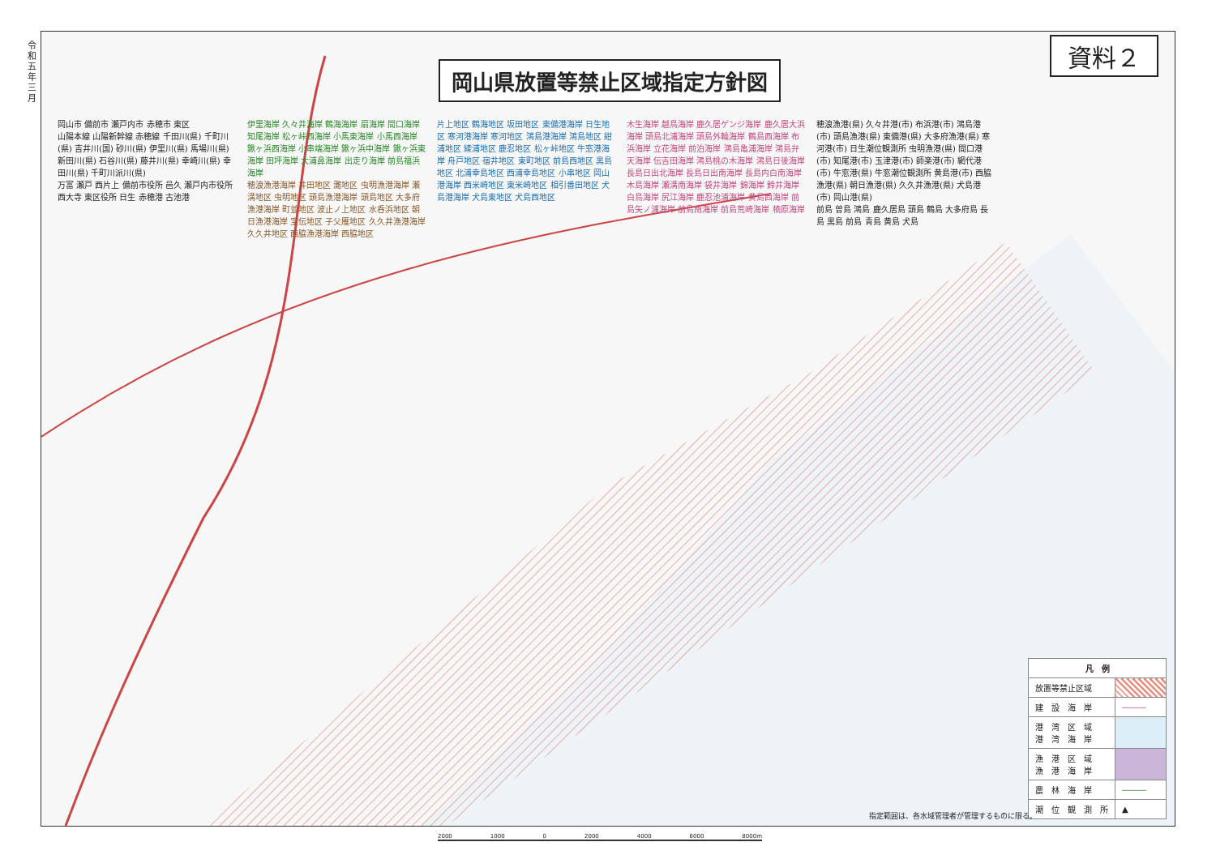令和五年三月
岡山県放置等禁止区域指定方針図
資料２
岡山市 備前市 瀬戸内市 赤穂市 東区
山陽本線 山陽新幹線 赤穂線 千田川(県) 千町川(県) 吉井川(国) 砂川(県) 伊里川(県) 馬場川(県) 新田川(県) 石谷川(県) 藤井川(県) 幸崎川(県) 幸田川(県) 千町川派川(県)
万富 瀬戸 西片上 備前市役所 邑久 瀬戸内市役所 西大寺 東区役所 日生 赤穂港 古池港
伊里海岸 久々井海岸 鶴海海岸 扇海岸 間口海岸 知尾海岸 松ヶ峠西海岸 小馬東海岸 小馬西海岸 鍬ヶ浜西海岸 小串端海岸 鍬ヶ浜中海岸 鍬ヶ浜東海岸 田坪海岸 大浦鼻海岸 出走り海岸 前島福浜海岸
穂浪漁港海岸 井田地区 灘地区 虫明漁港海岸 瀬溝地区 虫明地区 頭島漁港海岸 頭島地区 大多府漁港海岸 町並地区 波止ノ上地区 水呑浜地区 朝日漁港海岸 宝伝地区 子父雁地区 久久井漁港海岸 久久井地区 西脇漁港海岸 西脇地区
片上地区 鶴海地区 坂田地区 東備港海岸 日生地区 寒河港海岸 寒河地区 鴻島港海岸 鴻島地区 紺浦地区 綾浦地区 鹿忍地区 松ヶ峠地区 牛窓港海岸 舟戸地区 宿井地区 東町地区 前島西地区 黒島地区 北浦幸島地区 西浦幸島地区 小串地区 岡山港海岸 西米崎地区 東米崎地区 相引番田地区 犬島港海岸 犬島東地区 犬島西地区
木生海岸 越鳥海岸 鹿久居ゲンジ海岸 鹿久居大浜海岸 頭島北浦海岸 頭島外輪海岸 鶴島西海岸 布浜海岸 立花海岸 前泊海岸 鴻島亀浦海岸 鴻島弁天海岸 伝吉田海岸 鴻島桃の木海岸 鴻島日後海岸 長島日出北海岸 長島日出南海岸 長島内白南海岸 木島海岸 瀬溝南海岸 袋井海岸 錦海岸 鈴井海岸 白鳥海岸 尻江海岸 鹿忍池浦海岸 黄島西海岸 前島矢ノ浦海岸 前島南海岸 前島荒崎海岸 楠原海岸
穂浪漁港(県) 久々井港(市) 布浜港(市) 鴻島港(市) 頭島漁港(県) 東備港(県) 大多府漁港(県) 寒河港(市) 日生潮位観測所 虫明漁港(県) 間口港(市) 知尾港(市) 玉津港(市) 師楽港(市) 網代港(市) 牛窓港(県) 牛窓潮位観測所 黄島港(市) 西脇漁港(県) 朝日漁港(県) 久久井漁港(県) 犬島港(市) 岡山港(県)
前島 曽島 鴻島 鹿久居島 頭島 鶴島 大多府島 長島 黒島 前島 青島 黄島 犬島
| 凡 例 | |
| --- | --- |
| 放置等禁止区域 | |
| 建 設 海 岸 | ――― |
| 港 湾 区 域 港 湾 海 岸 | |
| 漁 港 区 域 漁 港 海 岸 | |
| 農 林 海 岸 | ――― |
| 潮 位 観 測 所 | ▲ |
指定範囲は、各水域管理者が管理するものに限る。
2000 1000 0 2000 4000 6000 8000m